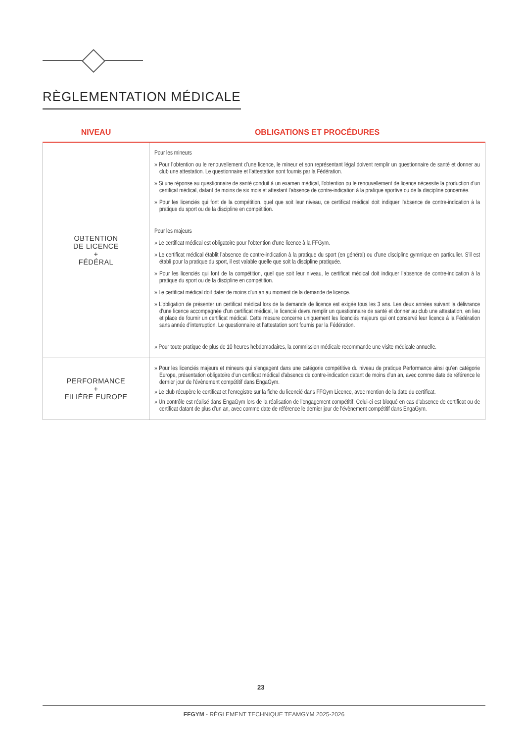RÈGLEMENTATION MÉDICALE
| NIVEAU | OBLIGATIONS ET PROCÉDURES |
| --- | --- |
| OBTENTION DE LICENCE + FÉDÉRAL | Pour les mineurs » Pour l’obtention ou le renouvellement d’une licence, le mineur et son représentant légal doivent remplir un questionnaire de santé et donner au club une attestation. Le questionnaire et l’attestation sont fournis par la Fédération. » Si une réponse au questionnaire de santé conduit à un examen médical, l'obtention ou le renouvellement de licence nécessite la production d’un certificat médical, datant de moins de six mois et attestant l’absence de contre-indication à la pratique sportive ou de la discipline concernée. » Pour les licenciés qui font de la compétition, quel que soit leur niveau, ce certificat médical doit indiquer l’absence de contre-indication à la pratique du sport ou de la discipline en compétition. Pour les majeurs » Le certificat médical est obligatoire pour l’obtention d’une licence à la FFGym. » Le certificat médical établit l’absence de contre-indication à la pratique du sport (en général) ou d’une discipline gymnique en particulier. S’il est établi pour la pratique du sport, il est valable quelle que soit la discipline pratiquée. » Pour les licenciés qui font de la compétition, quel que soit leur niveau, le certificat médical doit indiquer l’absence de contre-indication à la pratique du sport ou de la discipline en compétition. » Le certificat médical doit dater de moins d’un an au moment de la demande de licence. » L’obligation de présenter un certificat médical lors de la demande de licence est exigée tous les 3 ans. Les deux années suivant la délivrance d’une licence accompagnée d’un certificat médical, le licencié devra remplir un questionnaire de santé et donner au club une attestation, en lieu et place de fournir un certificat médical. Cette mesure concerne uniquement les licenciés majeurs qui ont conservé leur licence à la Fédération sans année d’interruption. Le questionnaire et l’attestation sont fournis par la Fédération. » Pour toute pratique de plus de 10 heures hebdomadaires, la commission médicale recommande une visite médicale annuelle. |
| PERFORMANCE + FILIÈRE EUROPE | » Pour les licenciés majeurs et mineurs qui s’engagent dans une catégorie compétitive du niveau de pratique Performance ainsi qu’en catégorie Europe, présentation obligatoire d’un certificat médical d'absence de contre-indication datant de moins d'un an, avec comme date de référence le dernier jour de l'évènement compétitif dans EngaGym. » Le club récupère le certificat et l’enregistre sur la fiche du licencié dans FFGym Licence, avec mention de la date du certificat. » Un contrôle est réalisé dans EngaGym lors de la réalisation de l’engagement compétitif. Celui-ci est bloqué en cas d’absence de certificat ou de certificat datant de plus d’un an, avec comme date de référence le dernier jour de l'évènement compétitif dans EngaGym. |
23
FFGYM - RÈGLEMENT TECHNIQUE TEAMGYM 2025-2026